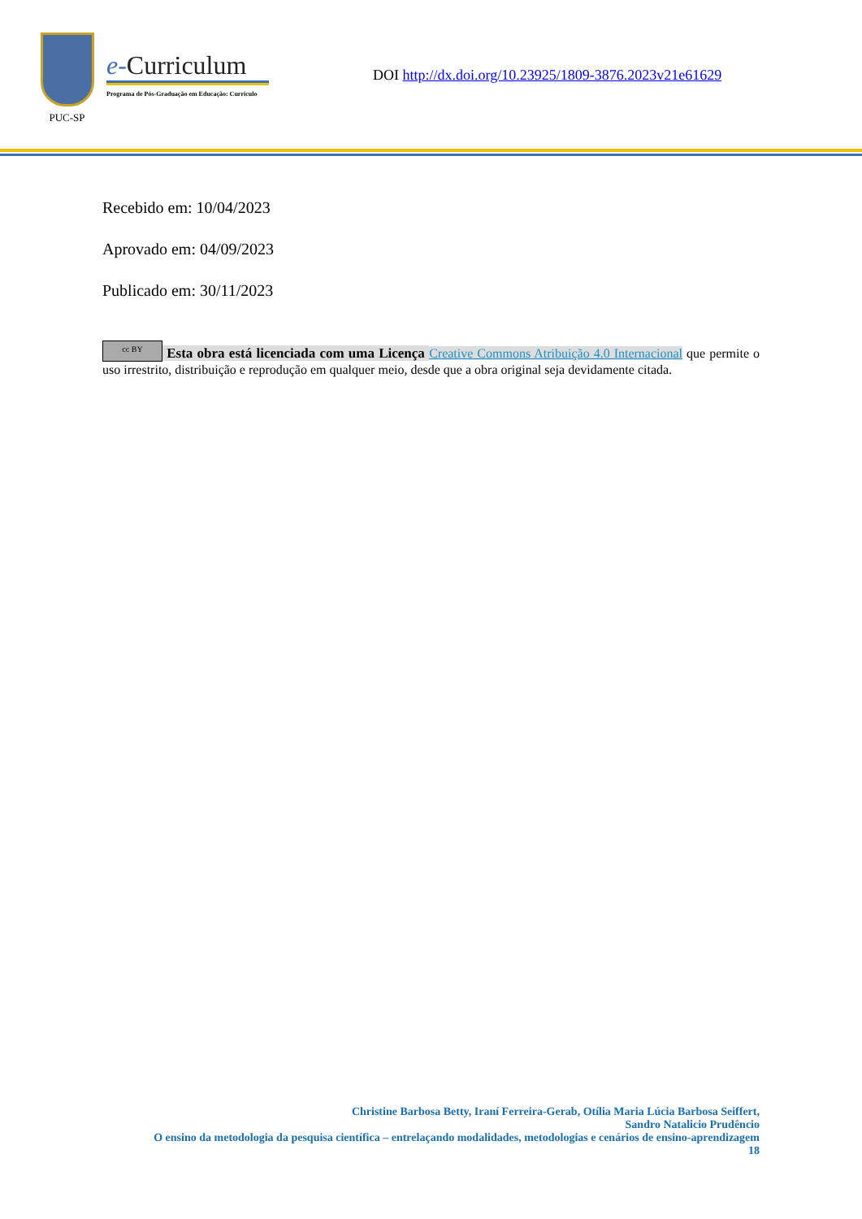PUC-SP
e-Curriculum
Programa de Pós-Graduação em Educação: Currículo
DOI http://dx.doi.org/10.23925/1809-3876.2023v21e61629
Recebido em: 10/04/2023
Aprovado em: 04/09/2023
Publicado em: 30/11/2023
cc BY Esta obra está licenciada com uma Licença Creative Commons Atribuição 4.0 Internacional que permite o uso irrestrito, distribuição e reprodução em qualquer meio, desde que a obra original seja devidamente citada.
Christine Barbosa Betty, Iraní Ferreira-Gerab, Otília Maria Lúcia Barbosa Seiffert,
Sandro Natalicio Prudêncio
O ensino da metodologia da pesquisa científica – entrelaçando modalidades, metodologias e cenários de ensino-aprendizagem
18